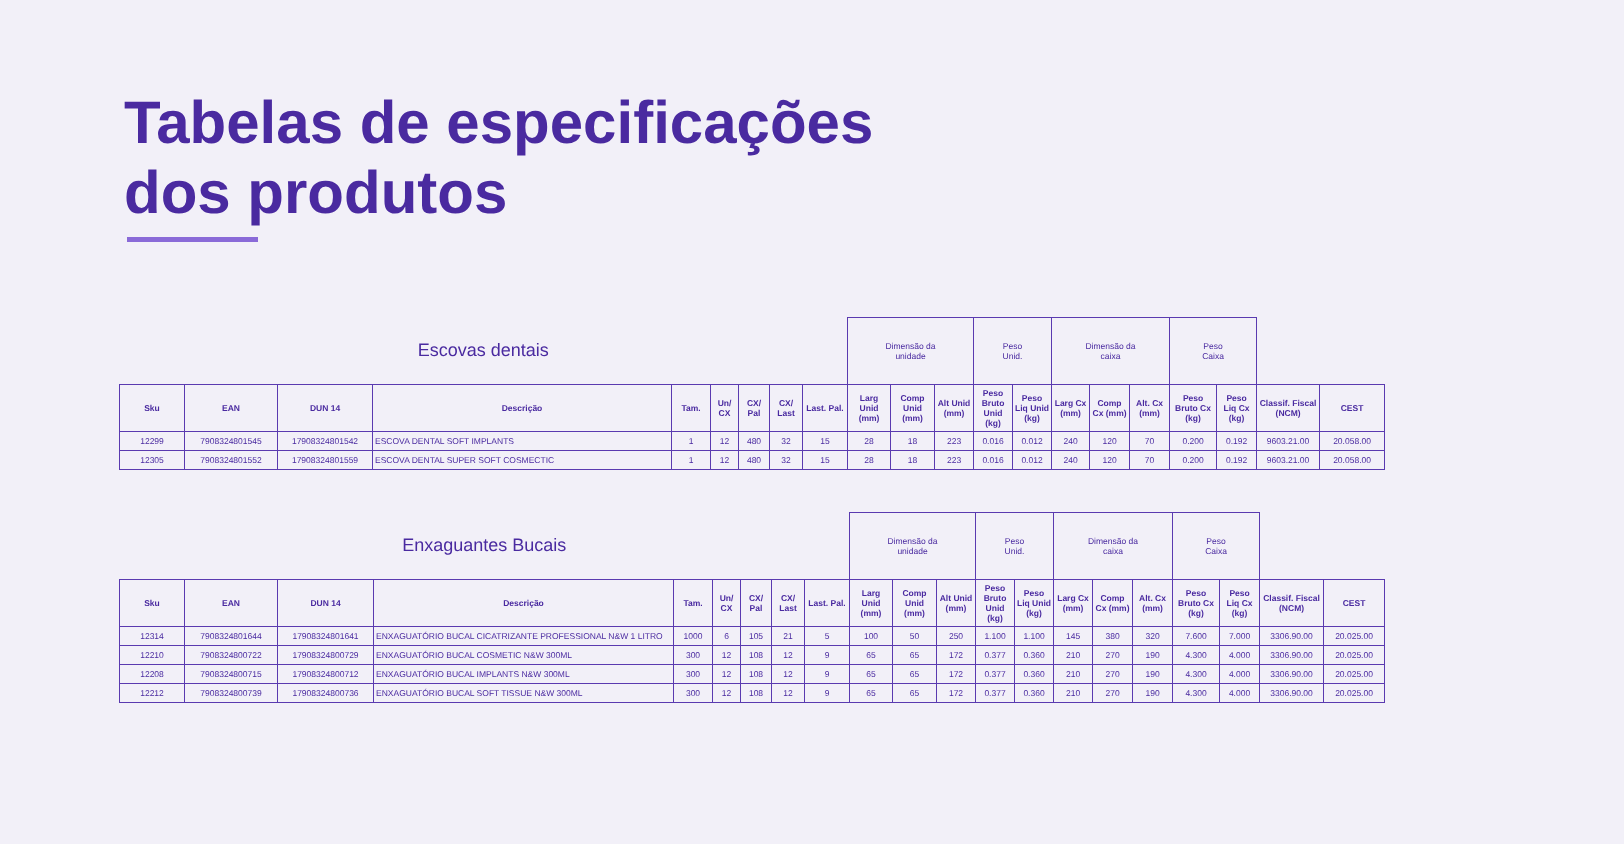Tabelas de especificações
dos produtos
| Escovas dentais | | | | | | | | | Dimensão da unidade | | | Peso Unid. | | Dimensão da caixa | | | Peso Caixa | | | |
| --- | --- | --- | --- | --- | --- | --- | --- | --- | --- | --- | --- | --- | --- | --- | --- | --- | --- | --- | --- | --- |
| Sku | EAN | DUN 14 | Descrição | Tam. | Un/ CX | CX/ Pal | CX/ Last | Last. Pal. | Larg Unid (mm) | Comp Unid (mm) | Alt Unid (mm) | Peso Bruto Unid (kg) | Peso Liq Unid (kg) | Larg Cx (mm) | Comp Cx (mm) | Alt. Cx (mm) | Peso Bruto Cx (kg) | Peso Liq Cx (kg) | Classif. Fiscal (NCM) | CEST |
| 12299 | 7908324801545 | 17908324801542 | ESCOVA DENTAL SOFT IMPLANTS | 1 | 12 | 480 | 32 | 15 | 28 | 18 | 223 | 0.016 | 0.012 | 240 | 120 | 70 | 0.200 | 0.192 | 9603.21.00 | 20.058.00 |
| 12305 | 7908324801552 | 17908324801559 | ESCOVA DENTAL SUPER SOFT COSMECTIC | 1 | 12 | 480 | 32 | 15 | 28 | 18 | 223 | 0.016 | 0.012 | 240 | 120 | 70 | 0.200 | 0.192 | 9603.21.00 | 20.058.00 |
| Enxaguantes Bucais | | | | | | | | | Dimensão da unidade | | | Peso Unid. | | Dimensão da caixa | | | Peso Caixa | | | |
| --- | --- | --- | --- | --- | --- | --- | --- | --- | --- | --- | --- | --- | --- | --- | --- | --- | --- | --- | --- | --- |
| Sku | EAN | DUN 14 | Descrição | Tam. | Un/ CX | CX/ Pal | CX/ Last | Last. Pal. | Larg Unid (mm) | Comp Unid (mm) | Alt Unid (mm) | Peso Bruto Unid (kg) | Peso Liq Unid (kg) | Larg Cx (mm) | Comp Cx (mm) | Alt. Cx (mm) | Peso Bruto Cx (kg) | Peso Liq Cx (kg) | Classif. Fiscal (NCM) | CEST |
| 12314 | 7908324801644 | 17908324801641 | ENXAGUATÓRIO BUCAL CICATRIZANTE PROFESSIONAL N&W 1 LITRO | 1000 | 6 | 105 | 21 | 5 | 100 | 50 | 250 | 1.100 | 1.100 | 145 | 380 | 320 | 7.600 | 7.000 | 3306.90.00 | 20.025.00 |
| 12210 | 7908324800722 | 17908324800729 | ENXAGUATÓRIO BUCAL COSMETIC N&W 300ML | 300 | 12 | 108 | 12 | 9 | 65 | 65 | 172 | 0.377 | 0.360 | 210 | 270 | 190 | 4.300 | 4.000 | 3306.90.00 | 20.025.00 |
| 12208 | 7908324800715 | 17908324800712 | ENXAGUATÓRIO BUCAL IMPLANTS N&W 300ML | 300 | 12 | 108 | 12 | 9 | 65 | 65 | 172 | 0.377 | 0.360 | 210 | 270 | 190 | 4.300 | 4.000 | 3306.90.00 | 20.025.00 |
| 12212 | 7908324800739 | 17908324800736 | ENXAGUATÓRIO BUCAL SOFT TISSUE N&W 300ML | 300 | 12 | 108 | 12 | 9 | 65 | 65 | 172 | 0.377 | 0.360 | 210 | 270 | 190 | 4.300 | 4.000 | 3306.90.00 | 20.025.00 |